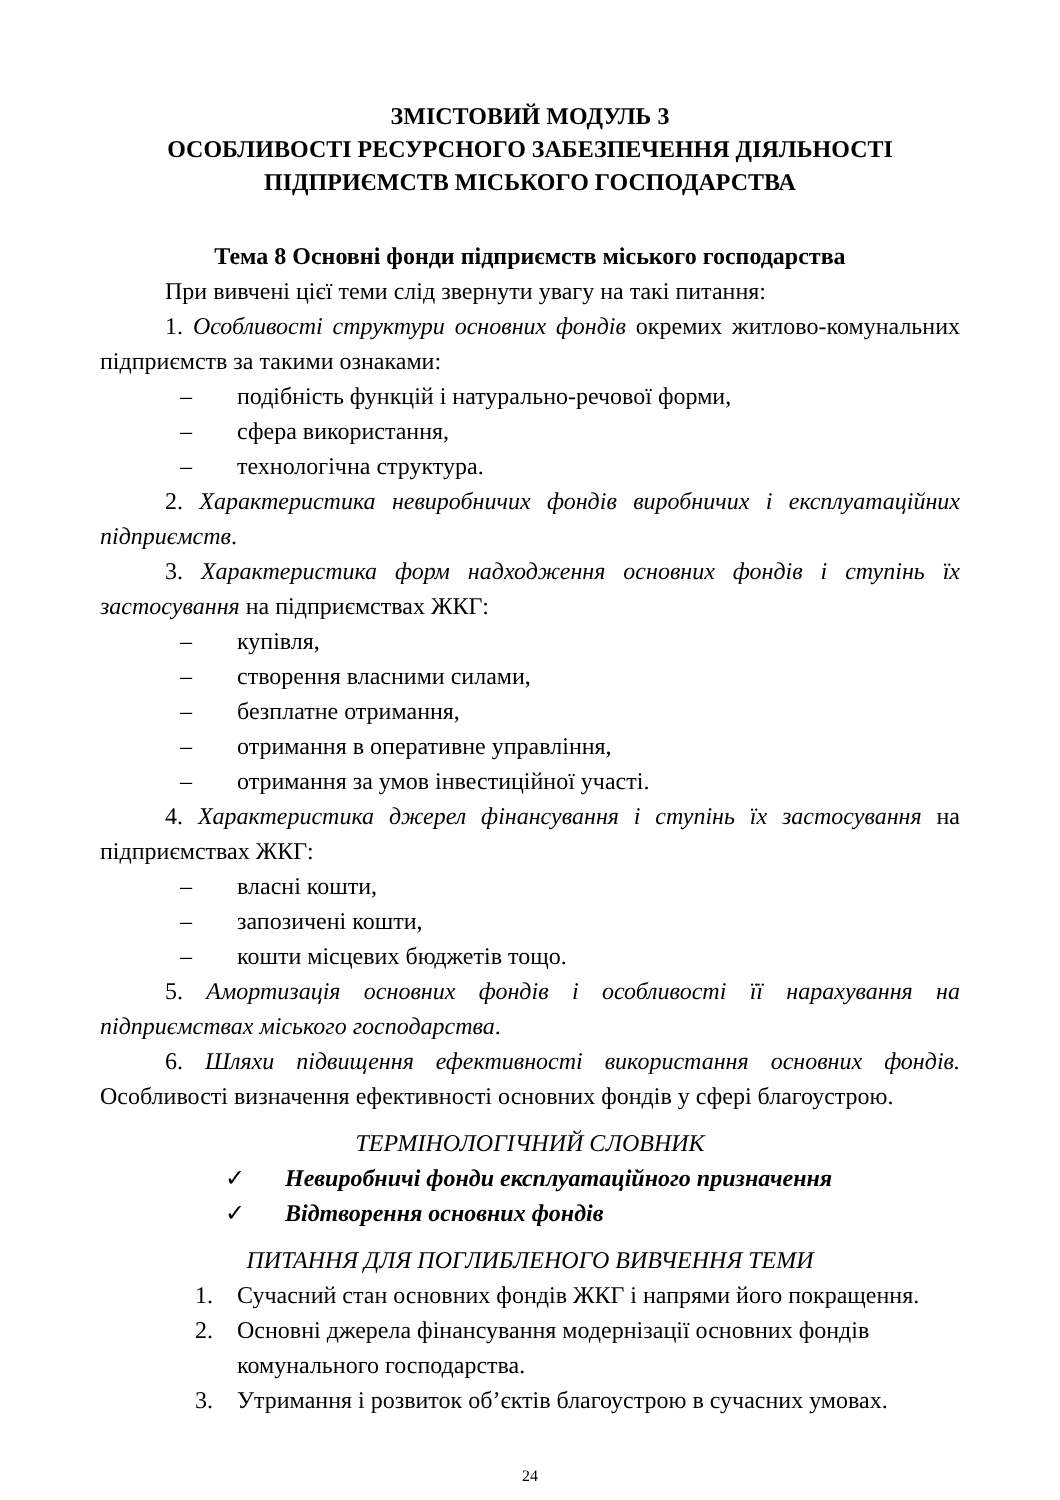ЗМІСТОВИЙ МОДУЛЬ 3
ОСОБЛИВОСТІ РЕСУРСНОГО ЗАБЕЗПЕЧЕННЯ ДІЯЛЬНОСТІ ПІДПРИЄМСТВ МІСЬКОГО ГОСПОДАРСТВА
Тема 8 Основні фонди підприємств міського господарства
При вивчені цієї теми слід звернути увагу на такі питання:
1. Особливості структури основних фондів окремих житлово-комунальних підприємств за такими ознаками:
– подібність функцій і натурально-речової форми,
– сфера використання,
– технологічна структура.
2. Характеристика невиробничих фондів виробничих і експлуатаційних підприємств.
3. Характеристика форм надходження основних фондів і ступінь їх застосування на підприємствах ЖКГ:
– купівля,
– створення власними силами,
– безплатне отримання,
– отримання в оперативне управління,
– отримання за умов інвестиційної участі.
4. Характеристика джерел фінансування і ступінь їх застосування на підприємствах ЖКГ:
– власні кошти,
– запозичені кошти,
– кошти місцевих бюджетів тощо.
5. Амортизація основних фондів і особливості її нарахування на підприємствах міського господарства.
6. Шляхи підвищення ефективності використання основних фондів. Особливості визначення ефективності основних фондів у сфері благоустрою.
ТЕРМІНОЛОГІЧНИЙ СЛОВНИК
✓ Невиробничі фонди експлуатаційного призначення
✓ Відтворення основних фондів
ПИТАННЯ ДЛЯ ПОГЛИБЛЕНОГО ВИВЧЕННЯ ТЕМИ
1. Сучасний стан основних фондів ЖКГ і напрями його покращення.
2. Основні джерела фінансування модернізації основних фондів комунального господарства.
3. Утримання і розвиток об’єктів благоустрою в сучасних умовах.
24